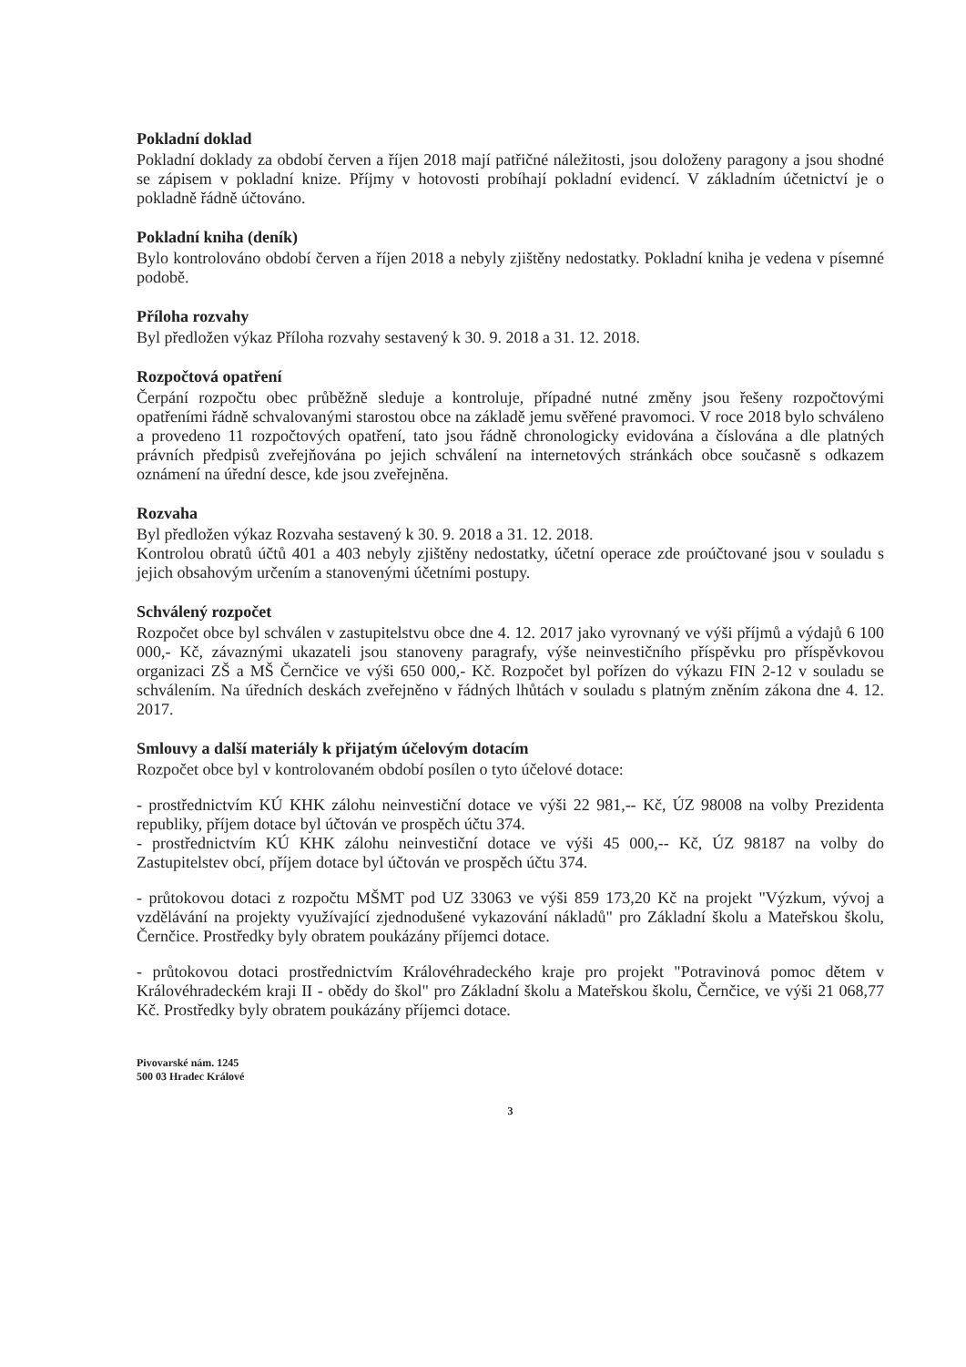Pokladní doklad
Pokladní doklady za období červen a říjen 2018 mají patřičné náležitosti, jsou doloženy paragony a jsou shodné se zápisem v pokladní knize. Příjmy v hotovosti probíhají pokladní evidencí. V základním účetnictví je o pokladně řádně účtováno.
Pokladní kniha (deník)
Bylo kontrolováno období červen a říjen 2018 a nebyly zjištěny nedostatky. Pokladní kniha je vedena v písemné podobě.
Příloha rozvahy
Byl předložen výkaz Příloha rozvahy sestavený k 30. 9. 2018 a 31. 12. 2018.
Rozpočtová opatření
Čerpání rozpočtu obec průběžně sleduje a kontroluje, případné nutné změny jsou řešeny rozpočtovými opatřeními řádně schvalovanými starostou obce na základě jemu svěřené pravomoci. V roce 2018 bylo schváleno a provedeno 11 rozpočtových opatření, tato jsou řádně chronologicky evidována a číslována a dle platných právních předpisů zveřejňována po jejich schválení na internetových stránkách obce současně s odkazem oznámení na úřední desce, kde jsou zveřejněna.
Rozvaha
Byl předložen výkaz Rozvaha sestavený k 30. 9. 2018 a 31. 12. 2018.
Kontrolou obratů účtů 401 a 403 nebyly zjištěny nedostatky, účetní operace zde proúčtované jsou v souladu s jejich obsahovým určením a stanovenými účetními postupy.
Schválený rozpočet
Rozpočet obce byl schválen v zastupitelstvu obce dne 4. 12. 2017 jako vyrovnaný ve výši příjmů a výdajů 6 100 000,- Kč, závaznými ukazateli jsou stanoveny paragrafy, výše neinvestičního příspěvku pro příspěvkovou organizaci ZŠ a MŠ Černčice ve výši 650 000,- Kč. Rozpočet byl pořízen do výkazu FIN 2-12 v souladu se schválením. Na úředních deskách zveřejněno v řádných lhůtách v souladu s platným zněním zákona dne 4. 12. 2017.
Smlouvy a další materiály k přijatým účelovým dotacím
Rozpočet obce byl v kontrolovaném období posílen o tyto účelové dotace:
- prostřednictvím KÚ KHK zálohu neinvestiční dotace ve výši 22 981,-- Kč, ÚZ 98008 na volby Prezidenta republiky, příjem dotace byl účtován ve prospěch účtu 374.
- prostřednictvím KÚ KHK zálohu neinvestiční dotace ve výši 45 000,-- Kč, ÚZ 98187 na volby do Zastupitelstev obcí, příjem dotace byl účtován ve prospěch účtu 374.
- průtokovou dotaci z rozpočtu MŠMT pod UZ 33063 ve výši 859 173,20 Kč na projekt "Výzkum, vývoj a vzdělávání na projekty využívající zjednodušené vykazování nákladů" pro Základní školu a Mateřskou školu, Černčice. Prostředky byly obratem poukázány příjemci dotace.
- průtokovou dotaci prostřednictvím Královéhradeckého kraje pro projekt "Potravinová pomoc dětem v Královéhradeckém kraji II - obědy do škol" pro Základní školu a Mateřskou školu, Černčice, ve výši 21 068,77 Kč. Prostředky byly obratem poukázány příjemci dotace.
Pivovarské nám. 1245
500 03 Hradec Králové
3